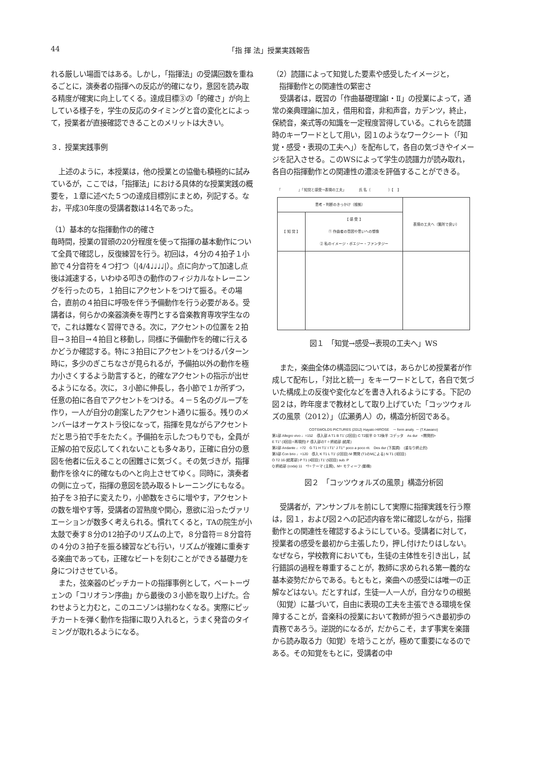44 「指 揮 法」授業実践報告
れる厳しい場面ではある。しかし，「指揮法」の受講回数を重ねるごとに，演奏者の指揮への反応が的確になり，意図を読み取る精度が確実に向上してくる。達成目標③の「的確さ」が向上している様子を，学生の反応のタイミングと音の変化とによって，授業者が直接確認できることのメリットは大きい。
３．授業実践事例
上述のように，本授業は，他の授業との協働も積極的に試みているが，ここでは，「指揮法」における具体的な授業実践の概要を，１章に述べた５つの達成目標別にまとめ，列記する。なお，平成30年度の受講者数は14名であった。
（1）基本的な指揮動作の的確さ
毎時間，授業の冒頭の20分程度を使って指揮の基本動作について全員で確認し，反復練習を行う。初回は，４分の４拍子１小節で４分音符を４つ打つ（|4/4♩♩♩♩|）。点に向かって加速し点後は減速する，いわゆる叩きの動作のフィジカルなトレーニングを行ったのち，１拍目にアクセントをつけて振る。その場合，直前の４拍目に呼吸を伴う予備動作を行う必要がある。受講者は，何らかの楽器演奏を専門とする音楽教育専攻学生なので，これは難なく習得できる。次に，アクセントの位置を２拍目→３拍目→４拍目と移動し，同様に予備動作を的確に行えるかどうか確認する。特に３拍目にアクセントをつけるパターン時に，多少のぎこちなさが見られるが，予備拍以外の動作を極力小さくするよう助言すると，的確なアクセントの指示が出せるようになる。次に，３小節に伸長し，各小節で１か所ずつ，任意の拍に各自でアクセントをつける。４－５名のグループを作り，一人が自分の創案したアクセント通りに振る。残りのメンバーはオーケストラ役になって，指揮を見ながらアクセントだと思う拍で手をたたく。予備拍を示したつもりでも，全員が正解の拍で反応してくれないことも多々あり，正確に自分の意図を他者に伝えることの困難さに気づく。その気づきが，指揮動作を徐々に的確なものへと向上させてゆく。同時に，演奏者の側に立って，指揮の意図を読み取るトレーニングにもなる。拍子を３拍子に変えたり，小節数をさらに増やす，アクセントの数を増やす等，受講者の習熟度や関心，意欲に沿ったヴァリエーションが数多く考えられる。慣れてくると，TAの院生が小太鼓で奏す８分の12拍子のリズムの上で，８分音符＝８分音符の４分の３拍子を振る練習なども行い，リズムが複雑に重奏する楽曲であっても，正確なビートを刻むことができる基礎力を身につけさせている。
また，弦楽器のピッチカートの指揮事例として，ベートーヴェンの「コリオラン序曲」から最後の３小節を取り上げた。合わせようと力むと，このユニゾンは揃わなくなる。実際にピッチカートを弾く動作を指揮に取り入れると，うまく発音のタイミングが取れるようになる。
（2）読譜によって知覚した要素や感受したイメージと，
　指揮動作との関連性の緊密さ
受講者は，既習の「作曲基礎理論Ⅰ・Ⅱ」の授業によって，通常の楽典理論に加え，借用和音，非和声音，カデンツ，終止，保続音，楽式等の知識を一定程度習得している。これらを読譜時のキーワードとして用い，図１のようなワークシート（「知覚・感受・表現の工夫へ」）を配布して，各自の気づきやイメージを記入させる。このWSによって学生の読譜力が読み取れ，各自の指揮動作との関連性の濃淡を評価することができる。
『　　　　　』「知覚と感受→表現の工夫」　　　　氏 名（　　　　　）【　】
| 思考・判断のきっかけ（根拠） | | 表現の工夫へ（箇所で良い） |
| 【 知 覚 】 | 【 感 受 】 ① 作曲者の意図や思いへの想像 ② 私のイメージ・ポエジー・ファンタジー | |
図１　「知覚→感受→表現の工夫へ」WS
また，楽曲全体の構造図については，あらかじめ授業者が作成して配布し，「対比と統一」をキーワードとして，各自で気づいた構成上の反復や変化などを書き入れるようにする。下記の図２は，昨年度まで教材として取り上げていた「コッツウォルズの風景（2012）」（広瀬勇人）の，構造分析図である。
COTSWOLDS PICTURES (2012) Hayato HIROSE　－ form analy. － (T.Kawano)
第1部 Allegro vivo ♩=152　導入部 A T1 B T1' (2回目) C T2前半 D T2後半 コデッタ　As dur　<開発的>
E T1'' (3回目=再現的) F 導入部のT = 終結部 (結尾)
第2部 Andante ♩=72　G T1 H T1' I T1'' J T1''' poco a poco rit.　Des dur (下属調)　(重なり終止的)
第3部 Con brio ♩=120　導入 K T1 L T1' (2回目) M 開発 (T1のMによる) N T1 (3回目)
O T2 16 (結尾部) P T1 (4回目) T1' (5回目) sub. P
Q 終結部 (coda) 11　*T= テーマ (主題)，M= モティーフ (動機)
図２　「コッツウォルズの風景」構造分析図
受講者が，アンサンブルを前にして実際に指揮実践を行う際は，図１，および図２への記述内容を常に確認しながら，指揮動作との関連性を確認するようにしている。受講者に対して，授業者の感受を最初から主張したり，押し付けたりはしない。なぜなら，学校教育においても，生徒の主体性を引き出し，試行錯誤の過程を尊重することが，教師に求められる第一義的な基本姿勢だからである。もともと，楽曲への感受には唯一の正解などはない。だとすれば，生徒一人一人が，自分なりの根拠（知覚）に基づいて，自由に表現の工夫を主張できる環境を保障することが，音楽科の授業において教師が担うべき最初歩の責務であろう。逆説的になるが，だからこそ，まず事実を楽譜から読み取る力（知覚）を培うことが，極めて重要になるのである。その知覚をもとに，受講者の中